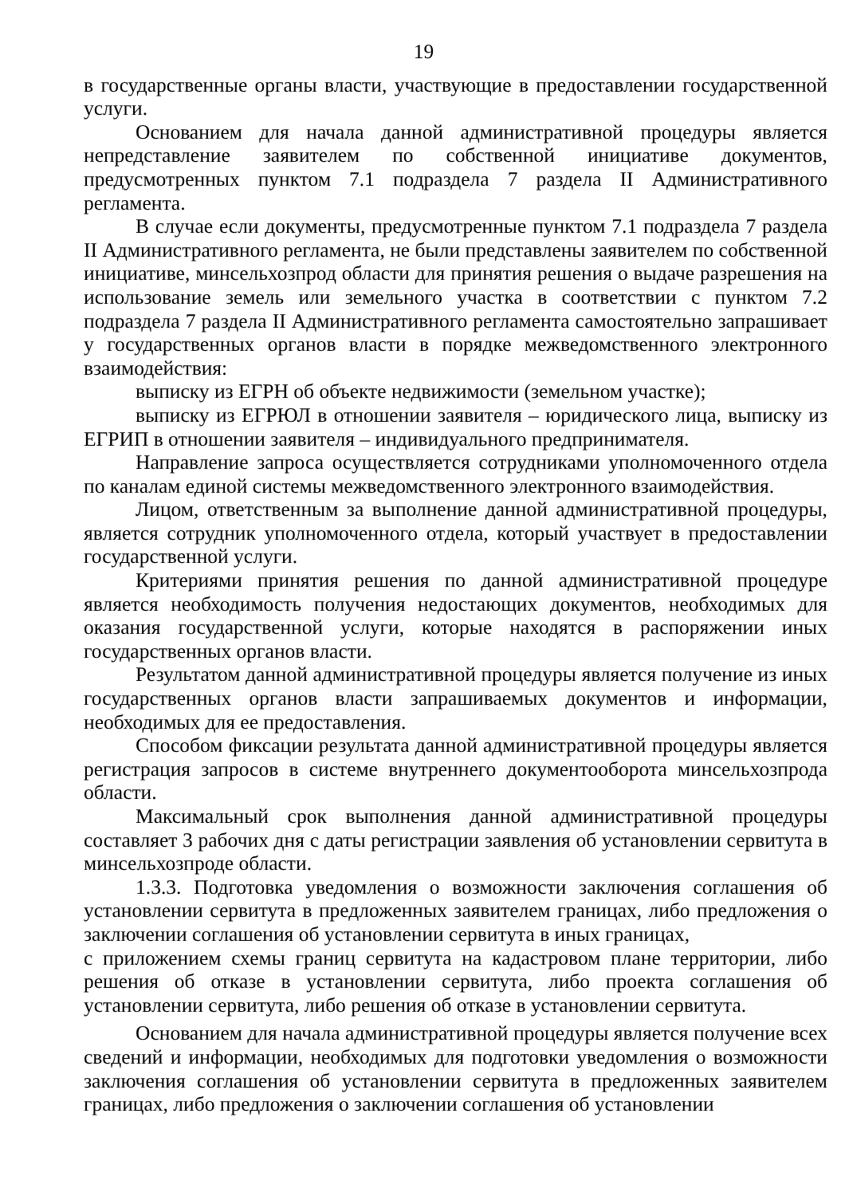19
в государственные органы власти, участвующие в предоставлении государственной услуги.
Основанием для начала данной административной процедуры является непредставление заявителем по собственной инициативе документов, предусмотренных пунктом 7.1 подраздела 7 раздела II Административного регламента.
В случае если документы, предусмотренные пунктом 7.1 подраздела 7 раздела II Административного регламента, не были представлены заявителем по собственной инициативе, минсельхозпрод области для принятия решения о выдаче разрешения на использование земель или земельного участка в соответствии с пунктом 7.2 подраздела 7 раздела II Административного регламента самостоятельно запрашивает у государственных органов власти в порядке межведомственного электронного взаимодействия:
выписку из ЕГРН об объекте недвижимости (земельном участке);
выписку из ЕГРЮЛ в отношении заявителя – юридического лица, выписку из ЕГРИП в отношении заявителя – индивидуального предпринимателя.
Направление запроса осуществляется сотрудниками уполномоченного отдела по каналам единой системы межведомственного электронного взаимодействия.
Лицом, ответственным за выполнение данной административной процедуры, является сотрудник уполномоченного отдела, который участвует в предоставлении государственной услуги.
Критериями принятия решения по данной административной процедуре является необходимость получения недостающих документов, необходимых для оказания государственной услуги, которые находятся в распоряжении иных государственных органов власти.
Результатом данной административной процедуры является получение из иных государственных органов власти запрашиваемых документов и информации, необходимых для ее предоставления.
Способом фиксации результата данной административной процедуры является регистрация запросов в системе внутреннего документооборота минсельхозпрода области.
Максимальный срок выполнения данной административной процедуры составляет 3 рабочих дня с даты регистрации заявления об установлении сервитута в минсельхозпроде области.
1.3.3. Подготовка уведомления о возможности заключения соглашения об установлении сервитута в предложенных заявителем границах, либо предложения о заключении соглашения об установлении сервитута в иных границах,
с приложением схемы границ сервитута на кадастровом плане территории, либо решения об отказе в установлении сервитута, либо проекта соглашения об установлении сервитута, либо решения об отказе в установлении сервитута.
Основанием для начала административной процедуры является получение всех сведений и информации, необходимых для подготовки уведомления о возможности заключения соглашения об установлении сервитута в предложенных заявителем границах, либо предложения о заключении соглашения об установлении